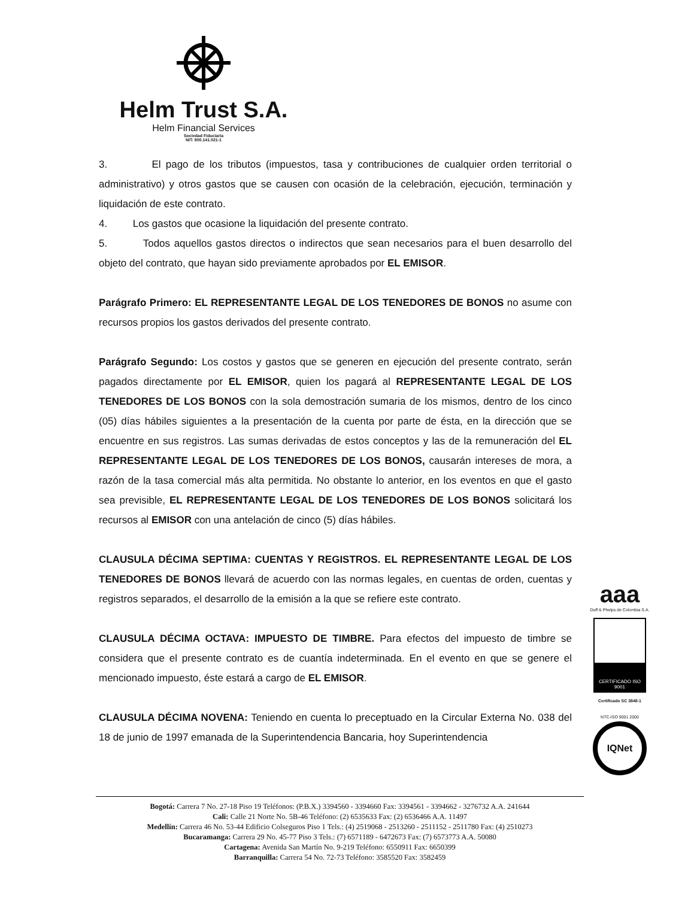Helm Trust S.A.
Helm Financial Services
Sociedad Fiduciaria
NIT: 800.141.021-1
3. El pago de los tributos (impuestos, tasa y contribuciones de cualquier orden territorial o administrativo) y otros gastos que se causen con ocasión de la celebración, ejecución, terminación y liquidación de este contrato.
4. Los gastos que ocasione la liquidación del presente contrato.
5. Todos aquellos gastos directos o indirectos que sean necesarios para el buen desarrollo del objeto del contrato, que hayan sido previamente aprobados por EL EMISOR.
Parágrafo Primero: EL REPRESENTANTE LEGAL DE LOS TENEDORES DE BONOS no asume con recursos propios los gastos derivados del presente contrato.
Parágrafo Segundo: Los costos y gastos que se generen en ejecución del presente contrato, serán pagados directamente por EL EMISOR, quien los pagará al REPRESENTANTE LEGAL DE LOS TENEDORES DE LOS BONOS con la sola demostración sumaria de los mismos, dentro de los cinco (05) días hábiles siguientes a la presentación de la cuenta por parte de ésta, en la dirección que se encuentre en sus registros. Las sumas derivadas de estos conceptos y las de la remuneración del EL REPRESENTANTE LEGAL DE LOS TENEDORES DE LOS BONOS, causarán intereses de mora, a razón de la tasa comercial más alta permitida. No obstante lo anterior, en los eventos en que el gasto sea previsible, EL REPRESENTANTE LEGAL DE LOS TENEDORES DE LOS BONOS solicitará los recursos al EMISOR con una antelación de cinco (5) días hábiles.
CLAUSULA DÉCIMA SEPTIMA: CUENTAS Y REGISTROS. EL REPRESENTANTE LEGAL DE LOS TENEDORES DE BONOS llevará de acuerdo con las normas legales, en cuentas de orden, cuentas y registros separados, el desarrollo de la emisión a la que se refiere este contrato.
CLAUSULA DÉCIMA OCTAVA: IMPUESTO DE TIMBRE. Para efectos del impuesto de timbre se considera que el presente contrato es de cuantía indeterminada. En el evento en que se genere el mencionado impuesto, éste estará a cargo de EL EMISOR.
CLAUSULA DÉCIMA NOVENA: Teniendo en cuenta lo preceptuado en la Circular Externa No. 038 del 18 de junio de 1997 emanada de la Superintendencia Bancaria, hoy Superintendencia
aaa
Duff & Phelps de Colombia S.A.
CERTIFICADO ISO 9001
Certificado SC 3848-1
NTC-ISO 9001 2000
IQNet
Bogotá: Carrera 7 No. 27-18 Piso 19 Teléfonos: (P.B.X.) 3394560 - 3394660 Fax: 3394561 - 3394662 - 3276732 A.A. 241644
Cali: Calle 21 Norte No. 5B-46 Teléfono: (2) 6535633 Fax: (2) 6536466 A.A. 11497
Medellín: Carrera 46 No. 53-44 Edificio Colseguros Piso 1 Tels.: (4) 2519068 - 2513260 - 2511152 - 2511780 Fax: (4) 2510273
Bucaramanga: Carrera 29 No. 45-77 Piso 3 Tels.: (7) 6571189 - 6472673 Fax: (7) 6573773 A.A. 50080
Cartagena: Avenida San Martín No. 9-219 Teléfono: 6550911 Fax: 6650399
Barranquilla: Carrera 54 No. 72-73 Teléfono: 3585520 Fax: 3582459